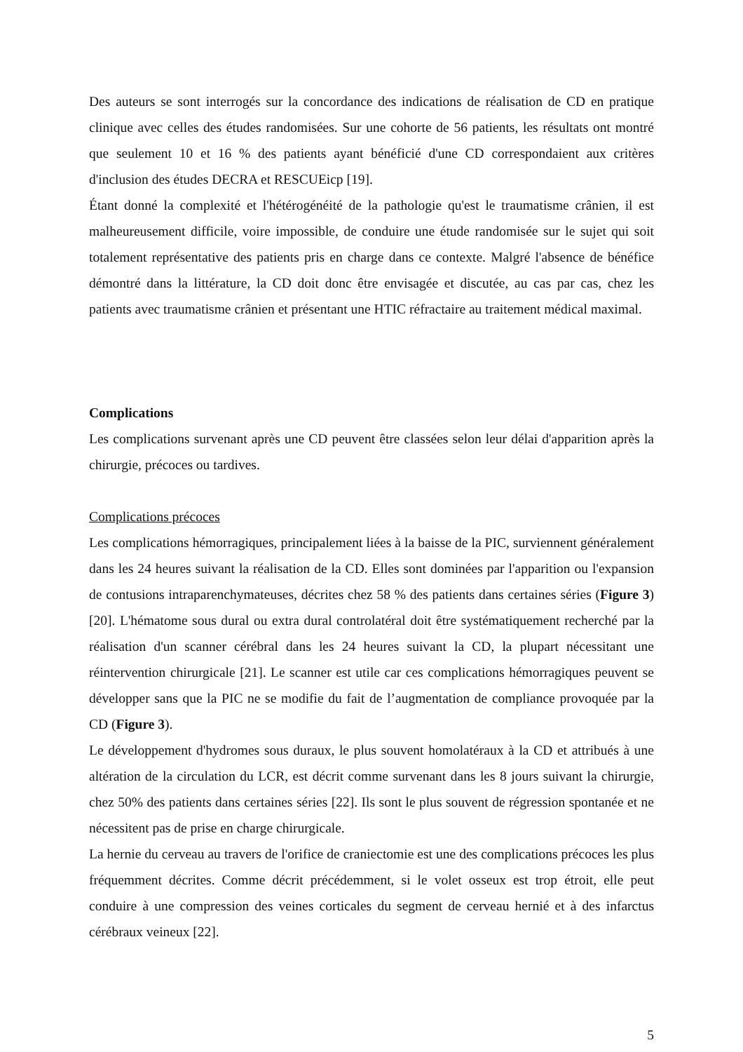Des auteurs se sont interrogés sur la concordance des indications de réalisation de CD en pratique clinique avec celles des études randomisées. Sur une cohorte de 56 patients, les résultats ont montré que seulement 10 et 16 % des patients ayant bénéficié d'une CD correspondaient aux critères d'inclusion des études DECRA et RESCUEicp [19].
Étant donné la complexité et l'hétérogénéité de la pathologie qu'est le traumatisme crânien, il est malheureusement difficile, voire impossible, de conduire une étude randomisée sur le sujet qui soit totalement représentative des patients pris en charge dans ce contexte. Malgré l'absence de bénéfice démontré dans la littérature, la CD doit donc être envisagée et discutée, au cas par cas, chez les patients avec traumatisme crânien et présentant une HTIC réfractaire au traitement médical maximal.
Complications
Les complications survenant après une CD peuvent être classées selon leur délai d'apparition après la chirurgie, précoces ou tardives.
Complications précoces
Les complications hémorragiques, principalement liées à la baisse de la PIC, surviennent généralement dans les 24 heures suivant la réalisation de la CD. Elles sont dominées par l'apparition ou l'expansion de contusions intraparenchymateuses, décrites chez 58 % des patients dans certaines séries (Figure 3) [20]. L'hématome sous dural ou extra dural controlatéral doit être systématiquement recherché par la réalisation d'un scanner cérébral dans les 24 heures suivant la CD, la plupart nécessitant une réintervention chirurgicale [21]. Le scanner est utile car ces complications hémorragiques peuvent se développer sans que la PIC ne se modifie du fait de l’augmentation de compliance provoquée par la CD (Figure 3).
Le développement d'hydromes sous duraux, le plus souvent homolatéraux à la CD et attribués à une altération de la circulation du LCR, est décrit comme survenant dans les 8 jours suivant la chirurgie, chez 50% des patients dans certaines séries [22]. Ils sont le plus souvent de régression spontanée et ne nécessitent pas de prise en charge chirurgicale.
La hernie du cerveau au travers de l'orifice de craniectomie est une des complications précoces les plus fréquemment décrites. Comme décrit précédemment, si le volet osseux est trop étroit, elle peut conduire à une compression des veines corticales du segment de cerveau hernié et à des infarctus cérébraux veineux [22].
5